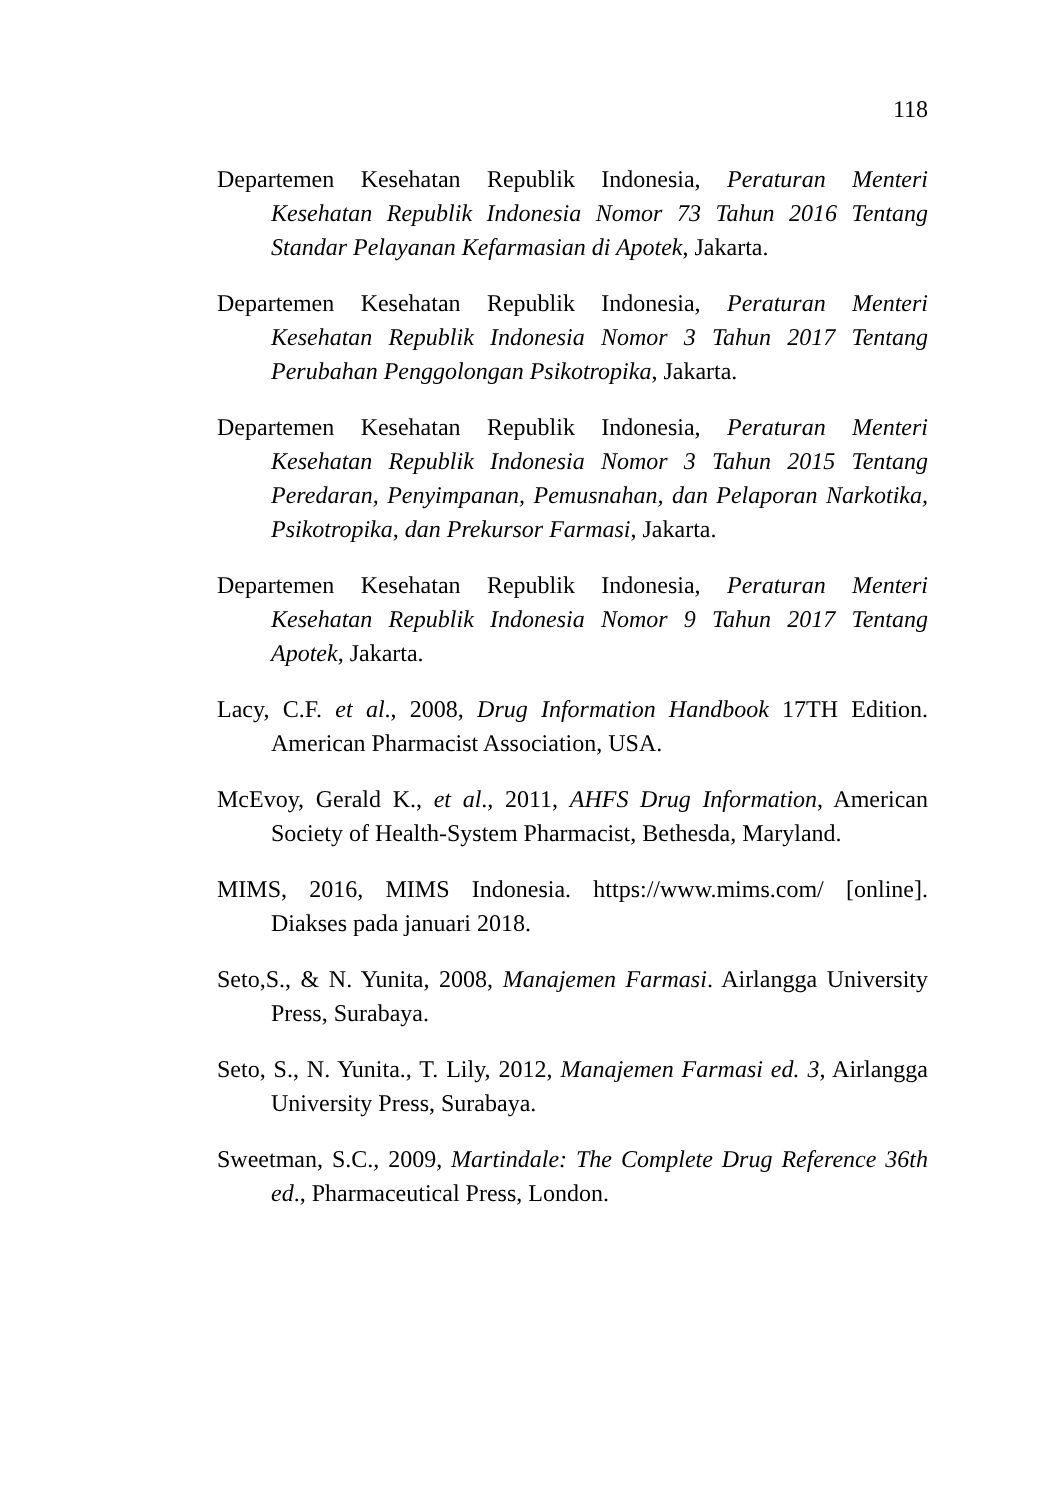118
Departemen Kesehatan Republik Indonesia, Peraturan Menteri Kesehatan Republik Indonesia Nomor 73 Tahun 2016 Tentang Standar Pelayanan Kefarmasian di Apotek, Jakarta.
Departemen Kesehatan Republik Indonesia, Peraturan Menteri Kesehatan Republik Indonesia Nomor 3 Tahun 2017 Tentang Perubahan Penggolongan Psikotropika, Jakarta.
Departemen Kesehatan Republik Indonesia, Peraturan Menteri Kesehatan Republik Indonesia Nomor 3 Tahun 2015 Tentang Peredaran, Penyimpanan, Pemusnahan, dan Pelaporan Narkotika, Psikotropika, dan Prekursor Farmasi, Jakarta.
Departemen Kesehatan Republik Indonesia, Peraturan Menteri Kesehatan Republik Indonesia Nomor 9 Tahun 2017 Tentang Apotek, Jakarta.
Lacy, C.F. et al., 2008, Drug Information Handbook 17TH Edition. American Pharmacist Association, USA.
McEvoy, Gerald K., et al., 2011, AHFS Drug Information, American Society of Health-System Pharmacist, Bethesda, Maryland.
MIMS, 2016, MIMS Indonesia. https://www.mims.com/ [online]. Diakses pada januari 2018.
Seto,S., & N. Yunita, 2008, Manajemen Farmasi. Airlangga University Press, Surabaya.
Seto, S., N. Yunita., T. Lily, 2012, Manajemen Farmasi ed. 3, Airlangga University Press, Surabaya.
Sweetman, S.C., 2009, Martindale: The Complete Drug Reference 36th ed., Pharmaceutical Press, London.